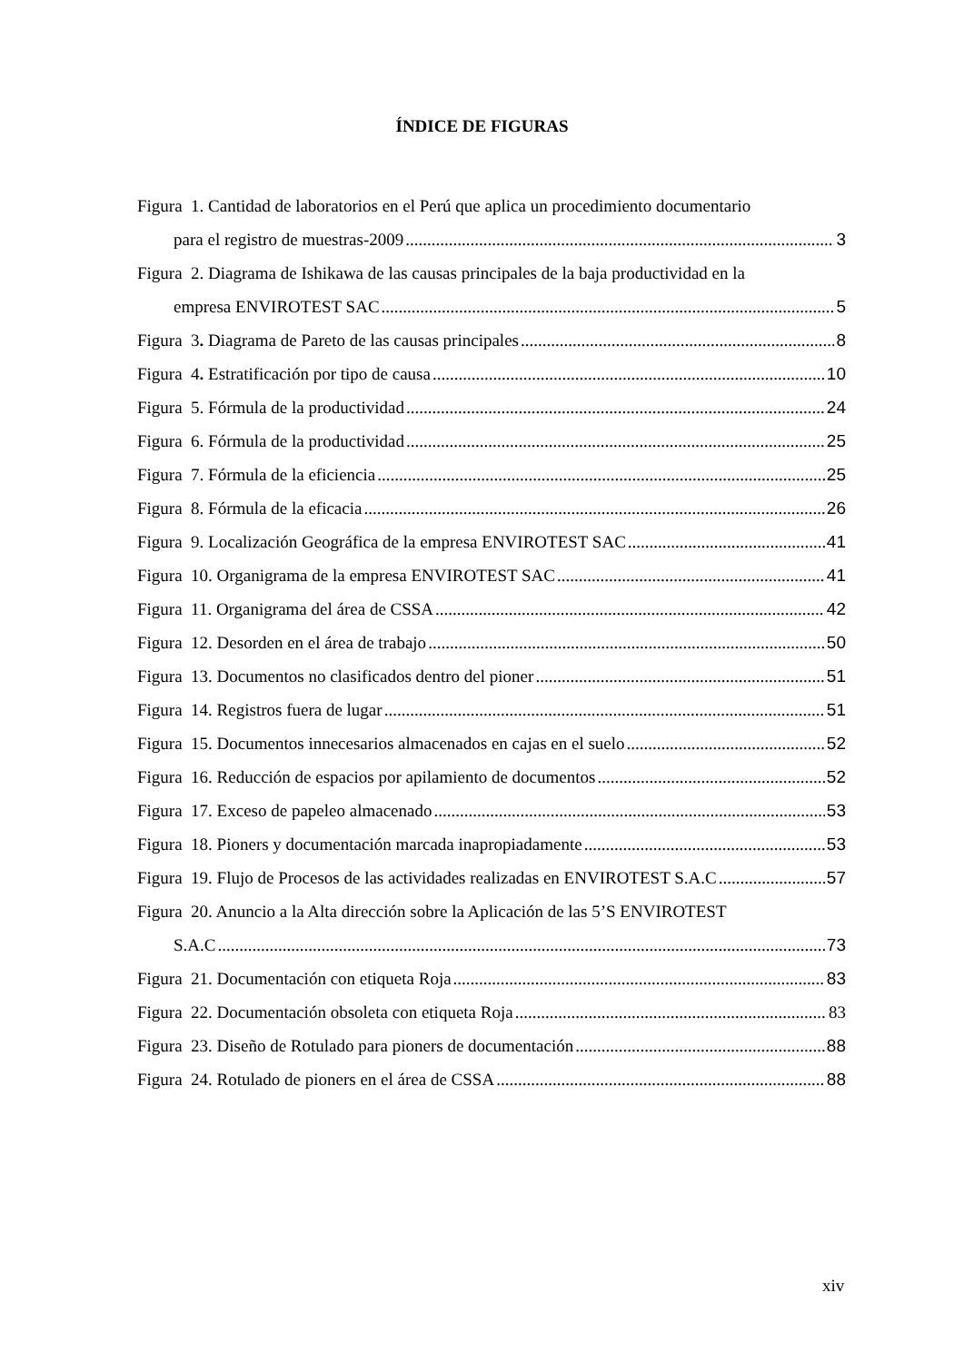ÍNDICE DE FIGURAS
Figura 1. Cantidad de laboratorios en el Perú que aplica un procedimiento documentario
para el registro de muestras-2009 3
Figura 2. Diagrama de Ishikawa de las causas principales de la baja productividad en la
empresa ENVIROTEST SAC 5
Figura 3. Diagrama de Pareto de las causas principales 8
Figura 4. Estratificación por tipo de causa 10
Figura 5. Fórmula de la productividad 24
Figura 6. Fórmula de la productividad 25
Figura 7. Fórmula de la eficiencia 25
Figura 8. Fórmula de la eficacia 26
Figura 9. Localización Geográfica de la empresa ENVIROTEST SAC 41
Figura 10. Organigrama de la empresa ENVIROTEST SAC 41
Figura 11. Organigrama del área de CSSA 42
Figura 12. Desorden en el área de trabajo 50
Figura 13. Documentos no clasificados dentro del pioner 51
Figura 14. Registros fuera de lugar 51
Figura 15. Documentos innecesarios almacenados en cajas en el suelo 52
Figura 16. Reducción de espacios por apilamiento de documentos 52
Figura 17. Exceso de papeleo almacenado 53
Figura 18. Pioners y documentación marcada inapropiadamente 53
Figura 19. Flujo de Procesos de las actividades realizadas en ENVIROTEST S.A.C 57
Figura 20. Anuncio a la Alta dirección sobre la Aplicación de las 5’S ENVIROTEST
S.A.C 73
Figura 21. Documentación con etiqueta Roja 83
Figura 22. Documentación obsoleta con etiqueta Roja 83
Figura 23. Diseño de Rotulado para pioners de documentación 88
Figura 24. Rotulado de pioners en el área de CSSA 88
xiv